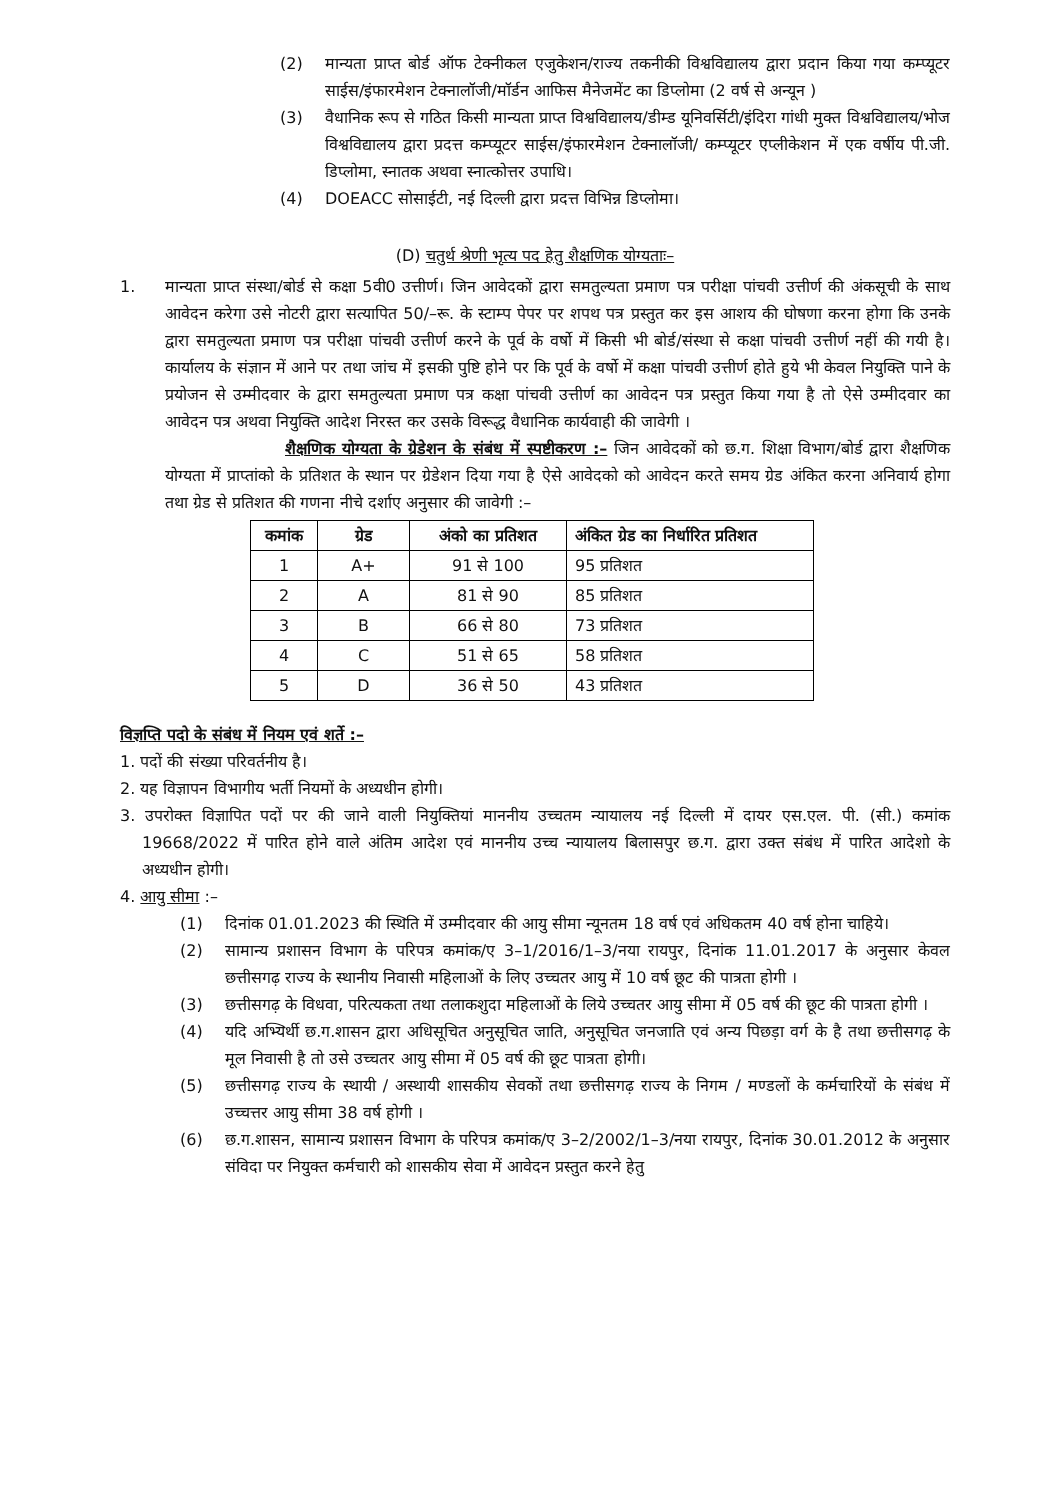(2) मान्यता प्राप्त बोर्ड ऑफ टेक्नीकल एजुकेशन/राज्य तकनीकी विश्वविद्यालय द्वारा प्रदान किया गया कम्प्यूटर साईस/इंफारमेशन टेक्नालॉजी/मॉर्डन आफिस मैनेजमेंट का डिप्लोमा (2 वर्ष से अन्यून )
(3) वैधानिक रूप से गठित किसी मान्यता प्राप्त विश्वविद्यालय/डीम्ड यूनिवर्सिटी/इंदिरा गांधी मुक्त विश्वविद्यालय/भोज विश्वविद्यालय द्वारा प्रदत्त कम्प्यूटर साईस/इंफारमेशन टेक्नालॉजी/ कम्प्यूटर एप्लीकेशन में एक वर्षीय पी.जी. डिप्लोमा, स्नातक अथवा स्नात्कोत्तर उपाधि।
(4) DOEACC सोसाईटी, नई दिल्ली द्वारा प्रदत्त विभिन्न डिप्लोमा।
(D) चतुर्थ श्रेणी भृत्य पद हेतु शैक्षणिक योग्यताः–
1. मान्यता प्राप्त संस्था/बोर्ड से कक्षा 5वी0 उत्तीर्ण। जिन आवेदकों द्वारा समतुल्यता प्रमाण पत्र परीक्षा पांचवी उत्तीर्ण की अंकसूची के साथ आवेदन करेगा उसे नोटरी द्वारा सत्यापित 50/–रू. के स्टाम्प पेपर पर शपथ पत्र प्रस्तुत कर इस आशय की घोषणा करना होगा कि उनके द्वारा समतुल्यता प्रमाण पत्र परीक्षा पांचवी उत्तीर्ण करने के पूर्व के वर्षो में किसी भी बोर्ड/संस्था से कक्षा पांचवी उत्तीर्ण नहीं की गयी है। कार्यालय के संज्ञान में आने पर तथा जांच में इसकी पुष्टि होने पर कि पूर्व के वर्षो में कक्षा पांचवी उत्तीर्ण होते हुये भी केवल नियुक्ति पाने के प्रयोजन से उम्मीदवार के द्वारा समतुल्यता प्रमाण पत्र कक्षा पांचवी उत्तीर्ण का आवेदन पत्र प्रस्तुत किया गया है तो ऐसे उम्मीदवार का आवेदन पत्र अथवा नियुक्ति आदेश निरस्त कर उसके विरूद्ध वैधानिक कार्यवाही की जावेगी ।
शैक्षणिक योग्यता के ग्रेडेशन के संबंध में स्पष्टीकरण :– जिन आवेदकों को छ.ग. शिक्षा विभाग/बोर्ड द्वारा शैक्षणिक योग्यता में प्राप्तांको के प्रतिशत के स्थान पर ग्रेडेशन दिया गया है ऐसे आवेदको को आवेदन करते समय ग्रेड अंकित करना अनिवार्य होगा तथा ग्रेड से प्रतिशत की गणना नीचे दर्शाए अनुसार की जावेगी :–
| कमांक | ग्रेड | अंको का प्रतिशत | अंकित ग्रेड का निर्धारित प्रतिशत |
| --- | --- | --- | --- |
| 1 | A+ | 91 से 100 | 95 प्रतिशत |
| 2 | A | 81 से 90 | 85 प्रतिशत |
| 3 | B | 66 से 80 | 73 प्रतिशत |
| 4 | C | 51 से 65 | 58 प्रतिशत |
| 5 | D | 36 से 50 | 43 प्रतिशत |
विज्ञप्ति पदो के संबंध में नियम एवं शर्ते :–
1. पदों की संख्या परिवर्तनीय है।
2. यह विज्ञापन विभागीय भर्ती नियमों के अध्यधीन होगी।
3. उपरोक्त विज्ञापित पदों पर की जाने वाली नियुक्तियां माननीय उच्चतम न्यायालय नई दिल्ली में दायर एस.एल. पी. (सी.) कमांक 19668/2022 में पारित होने वाले अंतिम आदेश एवं माननीय उच्च न्यायालय बिलासपुर छ.ग. द्वारा उक्त संबंध में पारित आदेशो के अध्यधीन होगी।
4. आयु सीमा :–
(1) दिनांक 01.01.2023 की स्थिति में उम्मीदवार की आयु सीमा न्यूनतम 18 वर्ष एवं अधिकतम 40 वर्ष होना चाहिये।
(2) सामान्य प्रशासन विभाग के परिपत्र कमांक/ए 3–1/2016/1–3/नया रायपुर, दिनांक 11.01.2017 के अनुसार केवल छत्तीसगढ़ राज्य के स्थानीय निवासी महिलाओं के लिए उच्चतर आयु में 10 वर्ष छूट की पात्रता होगी ।
(3) छत्तीसगढ़ के विधवा, परित्यकता तथा तलाकशुदा महिलाओं के लिये उच्चतर आयु सीमा में 05 वर्ष की छूट की पात्रता होगी ।
(4) यदि अभ्यिर्थी छ.ग.शासन द्वारा अधिसूचित अनुसूचित जाति, अनुसूचित जनजाति एवं अन्य पिछड़ा वर्ग के है तथा छत्तीसगढ़ के मूल निवासी है तो उसे उच्चतर आयु सीमा में 05 वर्ष की छूट पात्रता होगी।
(5) छत्तीसगढ़ राज्य के स्थायी / अस्थायी शासकीय सेवकों तथा छत्तीसगढ़ राज्य के निगम / मण्डलों के कर्मचारियों के संबंध में उच्चत्तर आयु सीमा 38 वर्ष होगी ।
(6) छ.ग.शासन, सामान्य प्रशासन विभाग के परिपत्र कमांक/ए 3–2/2002/1–3/नया रायपुर, दिनांक 30.01.2012 के अनुसार संविदा पर नियुक्त कर्मचारी को शासकीय सेवा में आवेदन प्रस्तुत करने हेतु